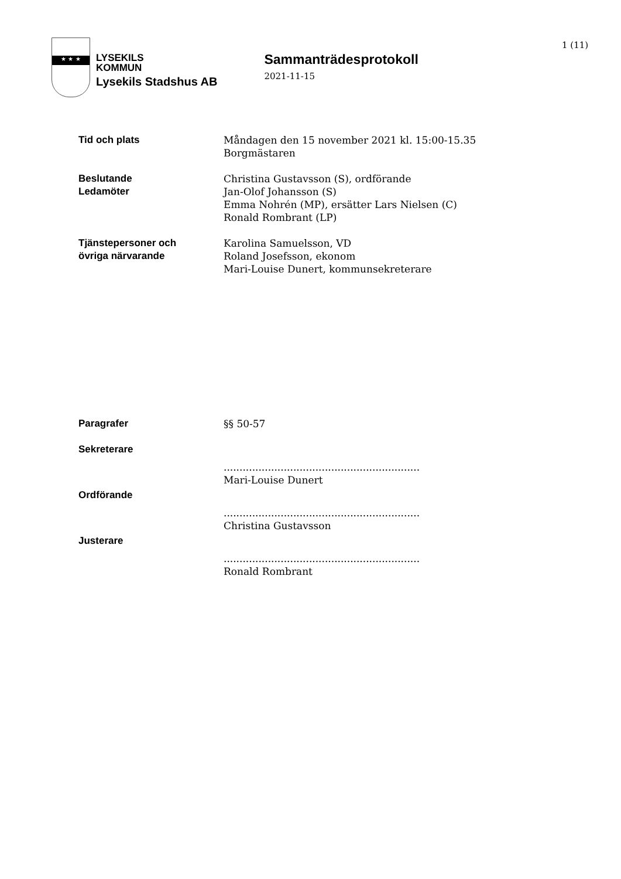1 (11)
★ ★ ★
LYSEKILS
KOMMUN
Lysekils Stadshus AB
Sammanträdesprotokoll
2021-11-15
Tid och plats Måndagen den 15 november 2021 kl. 15:00-15.35
Borgmästaren
Beslutande
Ledamöter
Christina Gustavsson (S), ordförande
Jan-Olof Johansson (S)
Emma Nohrén (MP), ersätter Lars Nielsen (C)
Ronald Rombrant (LP)
Tjänstepersoner och
övriga närvarande
Karolina Samuelsson, VD
Roland Josefsson, ekonom
Mari-Louise Dunert, kommunsekreterare
Paragrafer §§ 50-57
Sekreterare
..............................................................
Mari-Louise Dunert
Ordförande
..............................................................
Christina Gustavsson
Justerare
..............................................................
Ronald Rombrant